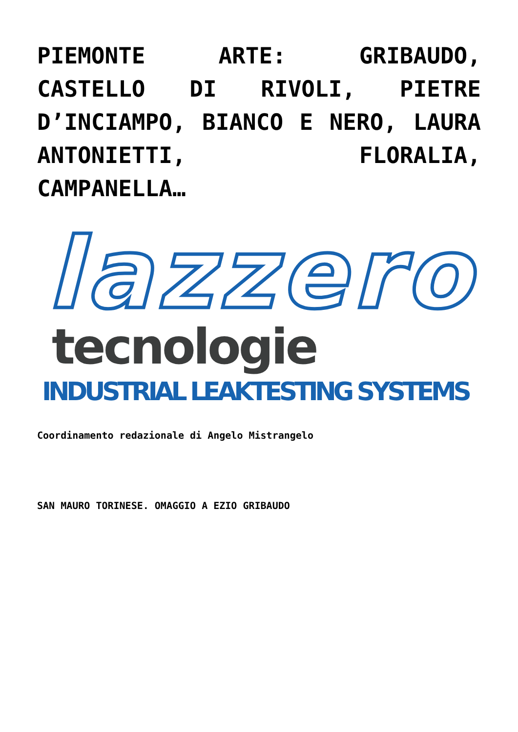PIEMONTE ARTE: GRIBAUDO, CASTELLO DI RIVOLI, PIETRE D’INCIAMPO, BIANCO E NERO, LAURA ANTONIETTI, FLORALIA, CAMPANELLA…
lazzero
tecnologie
INDUSTRIAL LEAKTESTING SYSTEMS
Coordinamento redazionale di Angelo Mistrangelo
SAN MAURO TORINESE. OMAGGIO A EZIO GRIBAUDO